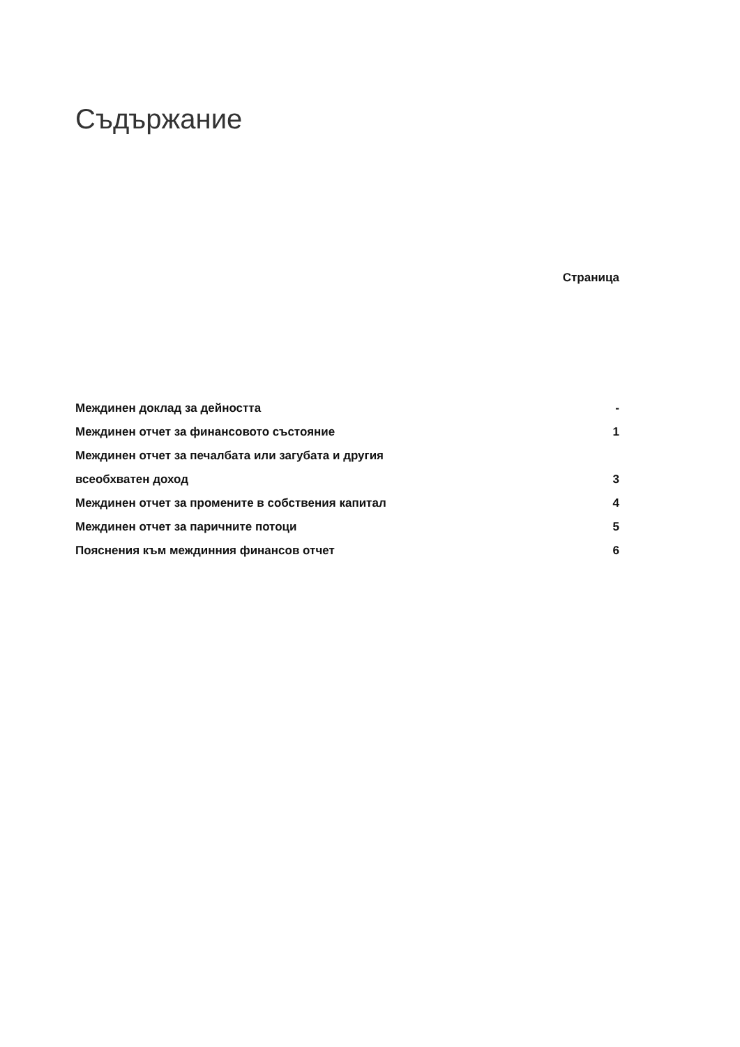Съдържание
Страница
| Междинен доклад за дейността | - |
| Междинен отчет за финансовото състояние | 1 |
| Междинен отчет за печалбата или загубата и другия | |
| всеобхватен доход | 3 |
| Междинен отчет за промените в собствения капитал | 4 |
| Междинен отчет за паричните потоци | 5 |
| Пояснения към междинния финансов отчет | 6 |